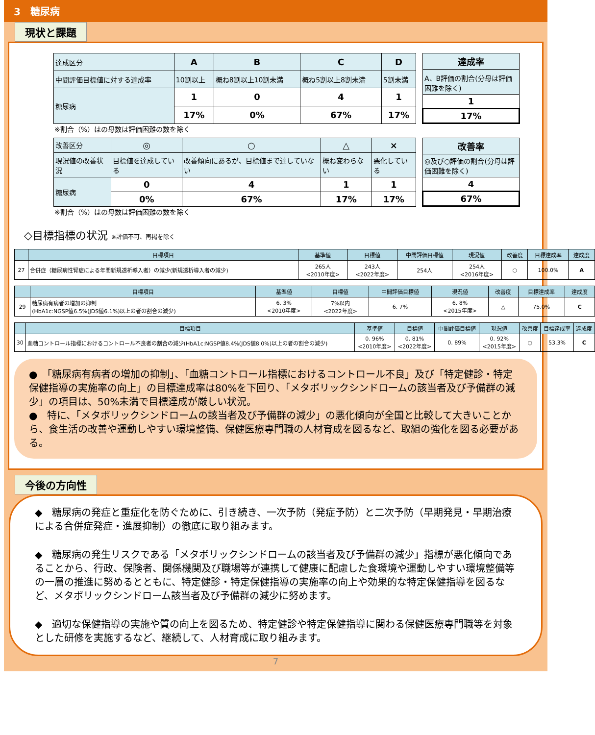3　糖尿病
現状と課題
| 達成区分 | A | B | C | D |
| 中間評価目標値に対する達成率 | 10割以上 | 概ね8割以上10割未満 | 概ね5割以上8割未満 | 5割未満 |
| 糖尿病 | 1 | 0 | 4 | 1 |
| | 17% | 0% | 67% | 17% |
| 達成率 |
| A、B評価の割合(分母は評価困難を除く) |
| 1 |
| 17% |
※割合（%）はの母数は評価困難の数を除く
| 改善区分 | ◎ | ○ | △ | × |
| 現況値の改善状況 | 目標値を達成している | 改善傾向にあるが、目標値まで達していない | 概ね変わらない | 悪化している |
| 糖尿病 | 0 | 4 | 1 | 1 |
| | 0% | 67% | 17% | 17% |
| 改善率 |
| ◎及び○評価の割合(分母は評価困難を除く) |
| 4 |
| 67% |
※割合（%）はの母数は評価困難の数を除く
◇目標指標の状況 ※評価不可、再掲を除く
| | 目標項目 | 基準値 | 目標値 | 中間評価目標値 | 現況値 | 改善度 | 目標達成率 | 達成度 |
| --- | --- | --- | --- | --- | --- | --- | --- | --- |
| 27 | 合併症（糖尿病性腎症による年間新規透析導入者）の減少(新規透析導入者の減少) | 265人 <2010年度> | 243人 <2022年度> | 254人 | 254人 <2016年度> | ○ | 100.0% | A |
| | 目標項目 | 基準値 | 目標値 | 中間評価目標値 | 現況値 | 改善度 | 目標達成率 | 達成度 |
| --- | --- | --- | --- | --- | --- | --- | --- | --- |
| 29 | 糖尿病有病者の増加の抑制 (HbA1c:NGSP値6.5%(JDS値6.1%)以上の者の割合の減少) | 6. 3% <2010年度> | 7%以内 <2022年度> | 6. 7% | 6. 8% <2015年度> | △ | 75.0% | C |
| | 目標項目 | 基準値 | 目標値 | 中間評価目標値 | 現況値 | 改善度 | 目標達成率 | 達成度 |
| --- | --- | --- | --- | --- | --- | --- | --- | --- |
| 30 | 血糖コントロール指標におけるコントロール不良者の割合の減少(HbA1c:NGSP値8.4%(JDS値8.0%)以上の者の割合の減少) | 0. 96% <2010年度> | 0. 81% <2022年度> | 0. 89% | 0. 92% <2015年度> | ○ | 53.3% | C |
●　「糖尿病有病者の増加の抑制」、「血糖コントロール指標におけるコントロール不良」及び「特定健診・特定保健指導の実施率の向上」の目標達成率は80%を下回り、「メタボリックシンドロームの該当者及び予備群の減少」の項目は、50%未満で目標達成が厳しい状況。
●　特に、「メタボリックシンドロームの該当者及び予備群の減少」の悪化傾向が全国と比較して大きいことから、食生活の改善や運動しやすい環境整備、保健医療専門職の人材育成を図るなど、取組の強化を図る必要がある。
今後の方向性
◆　糖尿病の発症と重症化を防ぐために、引き続き、一次予防（発症予防）と二次予防（早期発見・早期治療による合併症発症・進展抑制）の徹底に取り組みます。
◆　糖尿病の発生リスクである「メタボリックシンドロームの該当者及び予備群の減少」指標が悪化傾向であることから、行政、保険者、関係機関及び職場等が連携して健康に配慮した食環境や運動しやすい環境整備等の一層の推進に努めるとともに、特定健診・特定保健指導の実施率の向上や効果的な特定保健指導を図るなど、メタボリックシンドローム該当者及び予備群の減少に努めます。
◆　適切な保健指導の実施や質の向上を図るため、特定健診や特定保健指導に関わる保健医療専門職等を対象とした研修を実施するなど、継続して、人材育成に取り組みます。
7